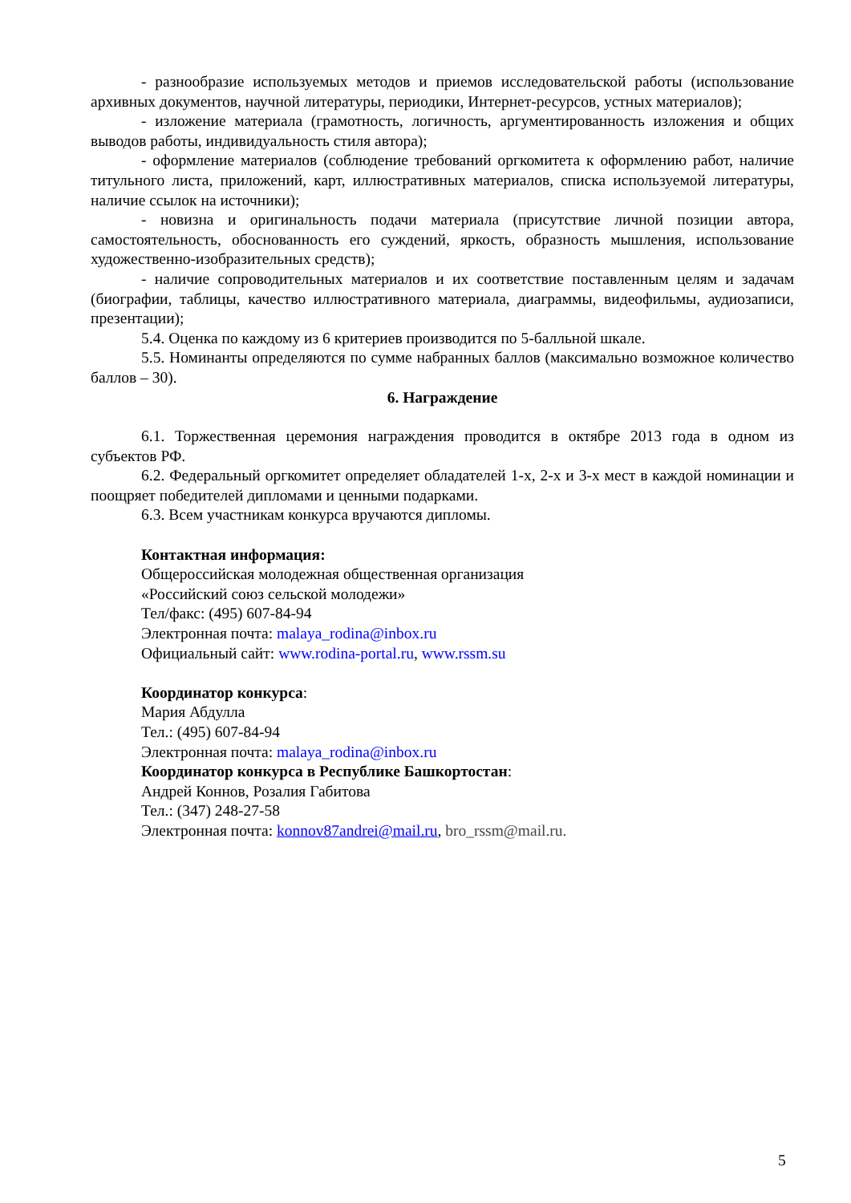- разнообразие используемых методов и приемов исследовательской работы (использование архивных документов, научной литературы, периодики, Интернет-ресурсов, устных материалов);
- изложение материала (грамотность, логичность, аргументированность изложения и общих выводов работы, индивидуальность стиля автора);
- оформление материалов (соблюдение требований оргкомитета к оформлению работ, наличие титульного листа, приложений, карт, иллюстративных материалов, списка используемой литературы, наличие ссылок на источники);
- новизна и оригинальность подачи материала (присутствие личной позиции автора, самостоятельность, обоснованность его суждений, яркость, образность мышления, использование художественно-изобразительных средств);
- наличие сопроводительных материалов и их соответствие поставленным целям и задачам (биографии, таблицы, качество иллюстративного материала, диаграммы, видеофильмы, аудиозаписи, презентации);
5.4. Оценка по каждому из 6 критериев производится по 5-балльной шкале.
5.5. Номинанты определяются по сумме набранных баллов (максимально возможное количество баллов – 30).
6. Награждение
6.1. Торжественная церемония награждения проводится в октябре 2013 года в одном из субъектов РФ.
6.2. Федеральный оргкомитет определяет обладателей 1-х, 2-х и 3-х мест в каждой номинации и поощряет победителей дипломами и ценными подарками.
6.3. Всем участникам конкурса вручаются дипломы.
Контактная информация:
Общероссийская молодежная общественная организация
«Российский союз сельской молодежи»
Тел/факс: (495) 607-84-94
Электронная почта: malaya_rodina@inbox.ru
Официальный сайт: www.rodina-portal.ru, www.rssm.su
Координатор конкурса:
Мария Абдулла
Тел.: (495) 607-84-94
Электронная почта: malaya_rodina@inbox.ru
Координатор конкурса в Республике Башкортостан:
Андрей Коннов, Розалия Габитова
Тел.: (347) 248-27-58
Электронная почта: konnov87andrei@mail.ru, bro_rssm@mail.ru.
5